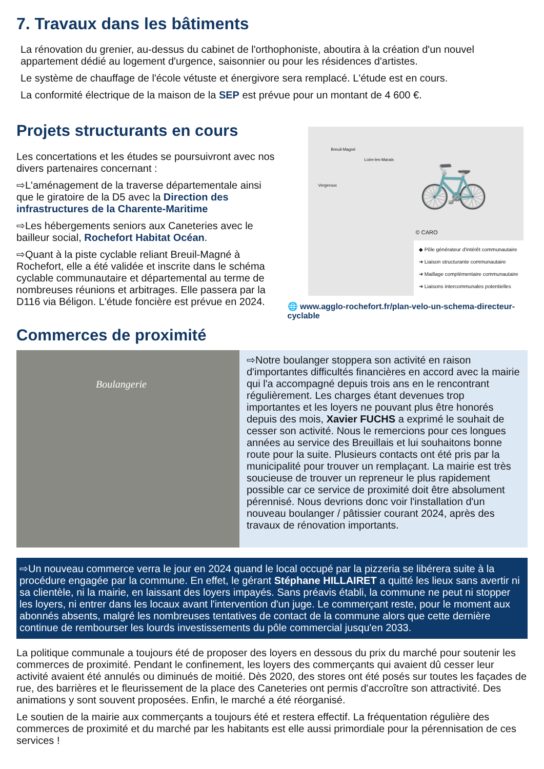7. Travaux dans les bâtiments
La rénovation du grenier, au-dessus du cabinet de l'orthophoniste, aboutira à la création d'un nouvel appartement dédié au logement d'urgence, saisonnier ou pour les résidences d'artistes.
Le système de chauffage de l'école vétuste et énergivore sera remplacé. L'étude est en cours.
La conformité électrique de la maison de la SEP est prévue pour un montant de 4 600 €.
Projets structurants en cours
Les concertations et les études se poursuivront avec nos divers partenaires concernant :
⇨L'aménagement de la traverse départementale ainsi que le giratoire de la D5 avec la Direction des infrastructures de la Charente-Maritime
⇨Les hébergements seniors aux Caneteries avec le bailleur social, Rochefort Habitat Océan.
⇨Quant à la piste cyclable reliant Breuil-Magné à Rochefort, elle a été validée et inscrite dans le schéma cyclable communautaire et départemental au terme de nombreuses réunions et arbitrages. Elle passera par la D116 via Béligon. L'étude foncière est prévue en 2024.
Breuil-Magné
Loire-les-Marais
Vergeroux 🚲
© CARO
◆ Pôle générateur d'intérêt communautaire
➜ Liaison structurante communautaire
➜ Maillage complémentaire communautaire
➜ Liaisons intercommunales potentielles
🌐 www.agglo-rochefort.fr/plan-velo-un-schema-directeur-cyclable
Commerces de proximité
Boulangerie
⇨Notre boulanger stoppera son activité en raison d'importantes difficultés financières en accord avec la mairie qui l'a accompagné depuis trois ans en le rencontrant régulièrement. Les charges étant devenues trop importantes et les loyers ne pouvant plus être honorés depuis des mois, Xavier FUCHS a exprimé le souhait de cesser son activité. Nous le remercions pour ces longues années au service des Breuillais et lui souhaitons bonne route pour la suite. Plusieurs contacts ont été pris par la municipalité pour trouver un remplaçant. La mairie est très soucieuse de trouver un repreneur le plus rapidement possible car ce service de proximité doit être absolument pérennisé. Nous devrions donc voir l'installation d'un nouveau boulanger / pâtissier courant 2024, après des travaux de rénovation importants.
⇨Un nouveau commerce verra le jour en 2024 quand le local occupé par la pizzeria se libérera suite à la procédure engagée par la commune. En effet, le gérant Stéphane HILLAIRET a quitté les lieux sans avertir ni sa clientèle, ni la mairie, en laissant des loyers impayés. Sans préavis établi, la commune ne peut ni stopper les loyers, ni entrer dans les locaux avant l'intervention d'un juge. Le commerçant reste, pour le moment aux abonnés absents, malgré les nombreuses tentatives de contact de la commune alors que cette dernière continue de rembourser les lourds investissements du pôle commercial jusqu'en 2033.
La politique communale a toujours été de proposer des loyers en dessous du prix du marché pour soutenir les commerces de proximité. Pendant le confinement, les loyers des commerçants qui avaient dû cesser leur activité avaient été annulés ou diminués de moitié. Dès 2020, des stores ont été posés sur toutes les façades de rue, des barrières et le fleurissement de la place des Caneteries ont permis d'accroître son attractivité. Des animations y sont souvent proposées. Enfin, le marché a été réorganisé.
Le soutien de la mairie aux commerçants a toujours été et restera effectif. La fréquentation régulière des commerces de proximité et du marché par les habitants est elle aussi primordiale pour la pérennisation de ces services !